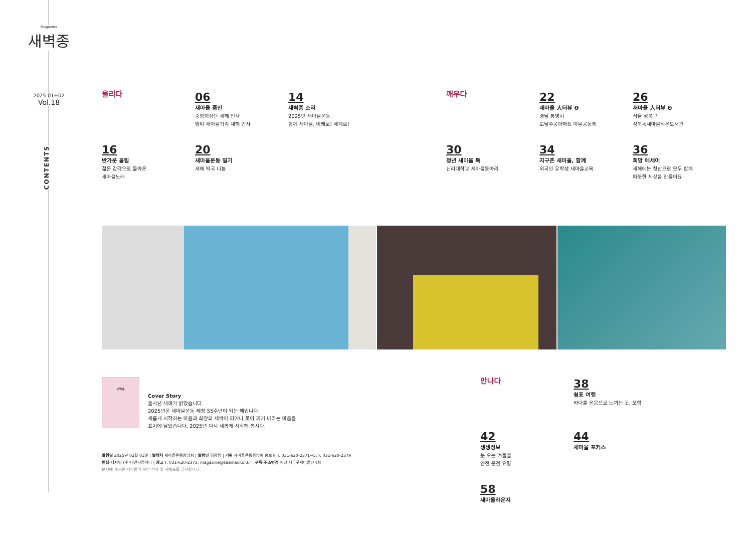Magazine
새벽종
2025 01+02
Vol.18
CONTENTS
울리다
06
새마을 줌인
중앙회장단 새해 인사
뱀띠 새마을가족 새해 인사
14
새벽종 소리
2025년 새마을운동
함께 새마을, 미래로! 세계로!
깨우다
22
새마을 人터뷰 ❶
경남 통영시
도남주공아파트 마을공동체
26
새마을 人터뷰 ❷
서울 성북구
성북동새마을작은도서관
16
반가운 울림
젊은 감각으로 돌아온
새마을노래
20
새마을운동 일기
새해 떡국 나눔
30
청년 새마을 톡
신라대학교 새마을동아리
34
지구촌 새마을, 함께
외국인 유학생 새마을교육
36
희망 에세이
새해에는 칭찬으로 모두 함께
따뜻한 세상을 만들어요
새벽종
Cover Story
을사년 새해가 밝았습니다.
2025년은 새마을운동 제창 55주년이 되는 해입니다.
새롭게 시작하는 마음과 희망의 새싹이 피어나 꽃이 피기 바라는 마음을
표지에 담았습니다. 2025년 다시 새롭게 시작해 봅시다.
발행일 2025년 02월 01일 | 발행처 새마을운동중앙회 | 발행인 김광림 | 기획 새마을운동중앙회 홍보실 T. 031-620-2371~5, F. 031-620-2379
편집·디자인 (주)디앤씨컴퍼니 | 광고 T. 031-620-2373, magazine@saemaul.or.kr | 구독·주소변경 해당 시군구새마을(지)회
본지에 게재된 저작물의 무단 전재 및 재배포를 금지합니다.
만나다
38
쉼표 여행
바다를 온몸으로 느끼는 곳, 포항
42
생생정보
눈 오는 겨울철
안전 운전 요령
44
새마을 포커스
58
새마을라운지